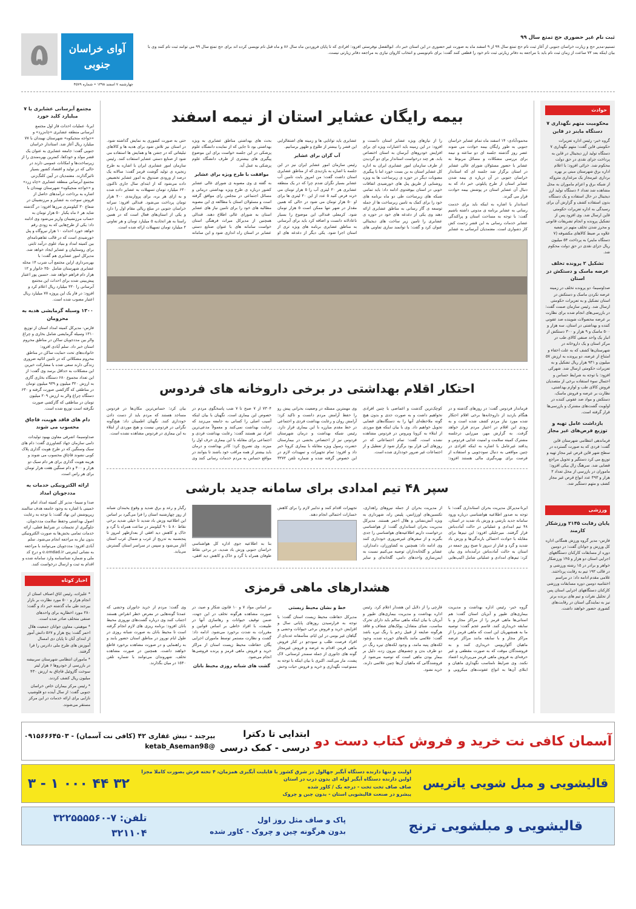ثبت نام غیر حضوری حج تمتع سال ۹۹
تسنیم-مدیر حج و زیارت خراسان جنوبی از آغاز ثبت نام حج تمتع سال ۹۹ از ۹ اسفند ماه به صورت غیر حضوری در این استان خبر داد. ابوالفضل نوفرستی افزود: افرادی که تا پایان فروردین ماه سال ۸۶ و ماه قبل نام نویسی کرده اند برای حج تمتع سال ۹۹ می توانند ثبت نام کنند وی با بیان اینکه بعد ۷۲ ساعت از زمان ثبت نام باید با مراجعه به دفاتر زیارتی ثبت نام خود را قطعی کنند گفت: برای نام‌نویسی و انتخاب کاروان نیازی به مراجعه دفاتر زیارتی نیست.
آوای خراسان جنوبی
چهارشنبه ۷ اسفند ۱۳۹۸ • شماره ۴۵۷۹
۵
حوادث
محکومیت متهم نگهداری ۷ دستگاه ماینر در قاین
گروه خبر- رئیس اداره تعزیرات حکومتی قاین گفت: متهم نگهداری ۷ دستگاه تولید ارز دیجیتال در قاین به پرداخت جزای نقدی در حق دولت محکوم شد. خزائی افزود: با اعلام اداره برق شهرستان مبنی بر بهره برداری غیرمجاز یک مرغداری متروکه از شبکه برق و اعزام ماموران به محل مشاهده شد تعداد ۶ دستگاه تولید ارز دیجیتال در حال استفاده و یک دستگاه بدون استفاده کشف و گزارش آن برای رسیدگی به اداره تعزیرات حکومتی قاین ارسال شد. وی افزود پس از تشکیل پرونده و انجام تشریفات قانونی و محرز شدن تخلف متهم در شعبه علاوه بر ضبط کالاهای مکشوفه (۷ دستگاه ماینر) به پرداخت ۵۴ میلیون ریال جزای نقدی در حق دولت محکوم شد.
تشکیل ۲ پرونده تخلف عرضه ماسک و دستکش در استان
صداوسیما- دو پرونده تخلف در زمینه عرضه نکردن ماسک و دستکش در استان تشکیل و به تعزیرات حکومتی ارسال شد. رئیس سازمان صمت گفت: در بازرسی‌های انجام شده برای نظارت بر عرضه محصولات شوینده ضد عفونی کننده و بهداشتی در استان، سه هزار و ۵۰۰ ماسک و ۹ هزار و ۳۰۰ دستکش از انبار یک واحد صنفی کالای طب در مرکز استان و یک داروخانه در شهرستان‌ها کشف که به علت اخفاء و امتناع از عرضه، دو پرونده به ارزش ۵۷ میلیون و ۹۳۱ هزار ریال تشکیل و به تعزیرات حکومتی ارسال شد. شهرکی افزود: با توجه به شرایط حساس و احتمال سوء استفاده برخی از متصدیان فروش کالای طب و لوازم بهداشتی، نظارت بر عرضه و فروش ماسک، دستکش و مواد ضد عفونی کننده در اولویت گشت‌های مشترک و بازرسی‌ها قرار گرفته است.
بازداشت عامل تهیه و توزیع قرص‌های غیر مجاز
فرماندهی انتظامی شهرستان قاین گفت: فردی که به صورت گسترده در سطح شهر قاین قرص غیر مجاز تهیه و توزیع می کرد دستگیر و تحویل مراجع قضایی شد. سرهنگ زال بیکی افزود: ماموران در بازرسی از محل تعداد ۲ هزار و ۳۹۳ عدد انواع قرص غیر مجاز کشف و متهم دستگیر شد.
ورزشی
پایان رقابت ۲۱۴۵ ورزشکار کارمند
فارس- مدیر گروه ورزش همگانی اداره کل ورزش و جوانان گفت: در دومین دوره از مسابقات کارکنان دستگاههای اجرایی استان دو هزار و ۱۴۵ ورزشکار خواهر و برادر در ۱۵ رشته ورزشی و در قالب ۱۹۲ تیم به رقابت پرداختند. غلامی مقدم ادامه داد: در مراسم اختتامیه دومین دوره مسابقات ورزشی کارکنان دستگاههای اجرایی استان پس از تجلیل نفرات و تیم های برنده برتر نیز به نمایندگی استان در رقابت‌های کشوری حضور خواهند داشت.
بیمه رایگان عشایر استان از نیمه اسفند
محمودآبادی- ۱۴ اسفند ماه تمام عشایر خراسان جنوبی به طور رایگان بیمه حوادث می شوند عصر روز گذشته جلسه ای دو ساعته و نیمه برای بررسی مشکلات و مسائل مربوط به عشایر با حضور مسئولان شورای عالی عشایر در استان برگزار شد جلسه ای که استاندار خراسان جنوبی در آن درباره ی بیمه شدن عشایر استان از طرح پایلوتی خبر داد که به دنبال آن عشایر استان در پوشش بیمه حوادث قرار می گیرند.
استاندار با اشاره به اینکه باید برای خدمت رسانی به عشایر برنامه ی مدونی داشته باشیم گفت: با توجه به مساحت استان و پراکندگی عشایر خدمات رسانی به این قشر زحمت کش کار دشواری است. معتمدیان آبرسانی به عشایر را از نیازهای ویژه عشایر استان دانست و افزود: در این زمینه باید اعتبارات ویژه ای برای افزایش خودروهای آبرسان به استان اختصاص یابد. هر چند درخواست استاندار برای دو گردیدن از طرف سازمان امور عشایری ایران به اداره کل عشایر استان به بن بست خورد اما با پیگیری مصوبات دیگر در حوزه ی زیرساخت ها به ویژه روشنایی از طریق پنل های خورشیدی اتفاقات خوبی در استان بیوفتدوی ادامه داد: باید تمامی شبکه های زیرساخت طی دو ماه برنامه های خود را برای کمک به تامین زیرساخت ها از جمله توسعه ی گاز رسانی به مناطق عشایری ارائه دهند وی یکی از دغدغه های خود در حوزه ی عشایری را تامین زیر ساخت های دیجیتالی عنوان کرد و گفت: با توانمند سازی تعاونی های عشایری باید توانایی ها و زمینه های اشتغالزایی این قشر را بیشتر از طلوع و ظهور برسانیم.
آب گران برای عشایر
رئیس سازمان امور عشایر ایران نیز در این جلسه با اشاره به بازدیدی که از مناطق عشایری استان داشت گفت: من امروز بابت تامین آب عشایر بسیار نگران شدم چرا که در یک منطقه عشایری هر ۲۰ لیتری آب را ۵ هزار تومان می خرند فرض کنید ۵ عدد از این ۲۰ لیتری ها برای او ۵۰ هزار تومان می شود در حالی که همین مقدار در شهر تنها ممکن است ۵ هزار تومان شود. کرمعلی قندالی این موضوع را بسیار ناعادلانه دانست و اضافه کرد باید برای آبرسانی به مناطق عشایری برنامه های ویژه تری از استان اجرا شود. یکی دیگر از دغدغه های او بحث های بهداشتی مناطق عشایری به ویژه بهداشتی بود تا جایی که از نماینده دانشگاه علوم پزشکی در این جلسه خواست برای این موضوع پیگیری های بیشتری از طرف دانشگاه علوم پزشکی به عمل آید.
موافقت با طرح ویژه برای عشایر
به گفته ی وی مصوبه ی شورای عالی عشایر کشور درباره ی طرح ویژه بهداشتی درمانی و مسائل اجتماعی در مجلس رای موافق گرفته است و مسئولان استان با مطالعه ی این مصوبه مطالبه های خود را برای تامین نیاز های عشایر استان به شورای عالی اطلاع دهند. قندالی همچنین از مدیرکل میراث فرهنگی استان خواست سامانه های با عنوان صنایع دستی عشایر در استان راه اندازی شود و این سامانه حتی به صورت کشوری به نمایش گذاشته شود. در استان نیز تلاش شود برای هدیه ها و کالاهای تبلیغاتی که در جشن ها و همایش ها استفاده می شود از صنایع دستی عشایر استفاده کنند. رئیس سازمان امور عشایری ایران با اشاره به طرح زنجیره ی تولید گوشت قرمز گفت: سالانه یک درصد از ورودی صندوق به امور عشایر تخصیص داده می‌شود که از ابتدای سال جاری تاکنون ۶۲۰ میلیارد تومان تسهیلات به عشایر داده شده و به ازای هر بره، برای پرواربندی ۴۰۰ هزار تومان پرداخت می‌شود. قندالی افزود: سرانه خراسان جنوبی در مبلغ ریالی مقام اول را دارد و یکی از استان‌های فعال است که در همین راستا به هر اتحادیه ۵ میلیارد تومان و هر تعاونی ۲ میلیارد تومان تسهیلات ارائه شده است.
احتکار اقلام بهداشتی در برخی داروخانه های فردوس
فرماندار فردوس گفت: در روزهای گذشته و در هنگام بازدید از داروخانه‌ها برخی اقلام احتکار شده مورد نیاز مردم کشف شده است و به زودی این اقلام در اختیار مردم قرار خواهد گرفت. به گزارش مهر، میرزایی درجلسه مشترک کمیته سلامت و امنیت غذایی فردوس و پدافند غیرعامل با اشاره به اینکه افرادی در چنین مواقعی به دنبال سودجویی و استفاده از فرصت برای بهره‌گیری مالی هستند افزود: کوچک‌ترین گذشت و اغماضی با چنین افرادی نخواهیم داشت و به صورت جدی و بدون هیچ گونه ملاحظه‌ای آنها را به دستگاه‌های قضایی تحویل خواهیم داد. وی با بیان اینکه هیچ موردی از ابتلاء به کرونا ویروس در فردوس مشاهده نشده است، گفت: تمام اجتماعاتی که در روزهای آتی قرار بود برگزار شود از تعطیل و از اجتماعات غیر ضرور خودداری شده است.
وی مهمترین مسئله در وضعیت بحرانی پیش رو را حفظ آرامش مردم دانست و تاکید کرد: آرامش روان و رعایت بهداشت فردی و اجتماعی در خط مقدم مبارزه با این بیماری قرار دارد. رئیس شبکه بهداشت و درمان شهرستان فردوس نیز از اختصاص بخشی در بیمارستان حضرت رسول ویژه مقابله با بیماری کرونا خبر داد و افزود: تمام تجهیزات و تمهیدات لازم در این خصوص گرفته شده و شماره تلفن ۳۲۷۲ ۷۳۰۴ از ۷ صبح تا ۷ شب پاسخگوی مردم در خصوص این بیماری است. نگهبان با بیان اینکه آسیب اصلی را کسانی به جامعه می‌زنند که رعایت بهداشت نمی‌کنند و معمولاً مدعی‌ترین افراد نیز هستند گفت: رعایت بهداشت فردی و اجتماعی برای مقابله با این بیماری حرف اول را میزند. وی تصریح کرد: کادر بهداشت و درمان باید بیشتر از همه مراقب خود باشند تا بتوانند در مواقع حساس به مردم خدمات رسانی کنند وی بیان کرد: حساس‌ترین مکان‌ها در فردوس مساجد هستند که مردم باید از دست دادن خودداری کنند. نگهبان اطمینان داد: هیچ‌گونه نگرانی در فردوس نیست و هیچ موردی از ابتلاء به این بیماری در فردوس مشاهده نشده است.
سپر ۴۸ تیم امدادی برای سامانه جدید بارشی
ایرنا-مدیرکل مدیریت بحران استانداری گفت: با توجه به صدور اطلاعیه هواشناسی درباره ورود سامانه جدید بارشی و وزش باد شدید در استان، ۴۸ تیم امدادی و عملیاتی در حالت آماده‌باش قرار گرفتند. میرجلیلی افزود: این تیم‌ها برای مقابله با حوادث احتمالی بارندگی‌ها و وزش باد شدید و گرد و غبار از دیروز تا صبح روز جمعه در استان به حالت آماده‌باش درآمده‌اند وی بیان کرد: تیم‌های امدادی و عملیاتی شامل اکیپ‌هایی از مدیریت بحران از جمله نیروهای راهداری، تکنسین‌های اورژانس، پلیس راه، شهرداری به ویژه آتش‌نشانی و هلال احمر هستند. مدیرکل مدیریت بحران استانداری گفت: از هواشناسی درخواست داریم اطلاعیه‌های هواشناسی را جدی بگیرند و از سفرهای غیرضروری خودداری کنند وی ادامه داد: همچنین به کشاورزان، دامداران، عشایر و گلخانه‌داران توصیه می‌کنیم نسبت به ایمن‌سازی واحدهای دامی، گلخانه‌ای و سایر تجهیزات اقدام کنند و تدابیر لازم را برای کاهش خسارات احتمالی انجام دهند.
بنا به اطلاعیه جوی اداره کل هواشناسی خراسان جنوبی وزش باد شدید، در برخی نقاط طوفان همراه با گرد و خاک و کاهش دید افقی، رگبار و رعد و برق شدید و وقوع یخبندان شبانه از روز چهارشنبه استان را فرا می‌گیرد بر اساس این اطلاعیه وزش باد شدید تا خیلی شدید برخی نقاط ۸۰ تا ۹۰ کیلومتر در ساعت همراه با گرد و خاک و کاهش دید افقی از بعدازظهر امروز تا پنجشنبه به تدریج از غرب و شمال غرب استان آغاز می‌شود و سپس در سراسر استان گسترش می‌یابد.
هشدارهای ماهی قرمزی
گروه خبر- رئیس اداره بهداشت و مدیریت بیماری‌های طیور و آبزیان استان گفت: هم استانی‌ها ماهی قرمز را از مراکز مجاز و با سابقه خریداری کنند. قاسم عجم گفت: توصیه ما به همشهریان این است که ماهی قرمز را از مراکز مجاز و با سابقه مانند مراکز عرضه ماهیان آکواریومی خریداری کنند و به فروشندگان موقت که به صورت مقطعی و غیر حرفه‌ای به فروش ماهی قرمز می‌پردازند اعتماد نکنند. وی شرایط نامناسب نگهداری ماهیان و ابتلای آن‌ها به انواع عفونت‌های میکروبی و قارچی را از دلایل این هشدار اعلام کرد. رئیس اداره بهداشت و مدیریت بیماری‌های طیور و آبزیان با بیان اینکه ماهی سالم باید دارای تحرک مناسب، شنای متعادل، پولک‌های شفاف و فاقد هرگونه ضایعه از قبیل زخم یا رنگ تیره باشد گفت: علائمی مانند باله‌های خورده شده، وجود لکه‌های پنبه مانند، و وجود لکه‌های تیره رنگ در دو طرف بدن و چشم‌های بیرون زده، دلیل بر بیمار بودن ماهی است که توصیه می‌شود از فروشندگانی که ماهیان آن‌ها چنین علائمی دارند، خرید نشود.
خط و نشان محیط زیستی
مدیرکل حفاظت محیط زیست استان گفت: با توجه به فرارسیدن روزهای پایانی سال و افزایش خرید و فروش برخی حیوانات وحشی و گیاهان غیر بومی در این ایام، متأسفانه عده‌ای از افراد فرصت طلب و سودجو در کنار فروش ماهی قرمز، اقدام به عرضه و فروش غیرمجاز گونه های جانوری از جمله سمندر لرستانی، لاک پشت، مار می‌کنند. اکبری با بیان اینکه با توجه به ممنوعیت نگهداری و خرید و فروش حیات وحش بر اساس مواد ۷ و ۱۰ قانون شکار و صید، در صورت مشاهده هرگونه تخلف در این جهت، ضمن توقیف حیوانات و رهاسازی آنها در طبیعت، با افراد خاطی بر اساس قوانین و مقررات به شدت برخورد می‌شود. ادامه داد: گشت و نظارت مستمر توسط ماموران اجرایی یگان حفاظت محیط زیست استان از مراکز خرید و فروش ماهی قرمز و پرنده فروشی‌ها انجام می‌شود.
گشت های شبانه روزی محیط بانان
وی گفت: مردم از خرید جانوران وحشی که عمدتا گونه‌هایی در معرض خطر انقراض هستند اجتناب کنند وی درباره گشت‌های نوروزی محیط بانان افزود: برنامه ریزی های لازم انجام گرفته است تا محیط بانان به صورت شبانه روزی در طول ایام نوروز در مناطق استان حضور یابند و به راهنمایی و در صورت مشاهده برخورد قاطع خواهند داشت. همچنین در صورت مشاهده تخلف، شهروندان می‌توانند با شماره تلفن ۱۵۴۰ در میان بگذارند.
مجتمع آبرسانی عشایری با ۷ میلیارد کلید خورد
ایرنا- عملیات احداث فاز اول مجتمع آبرسانی منطقه عشایری «چاه‌زرد» و «خواجه منجیکوه» شهرستان نهبندان با ۷۷ میلیارد ریال آغاز شد. استاندار خراسان جنوبی گفت: جامعه عشایری به عنوان یک قشر مولد و خودکفا، کمترین بهره‌مندی را از زیرساخت‌ها و امکانات عمومی دارند در حالی که در تولید و اقتصاد کشور بسیار تاثیرگذارند. معتمدیان در آیین کلنگ‌زنی مجتمع آبرسانی منطقه عشایری «چاه زرد» و «خواجه منجیکوه» شهرستان نهبندان با اشاره به برداخت درآمدهای حاصل از فروش سوخت به عشایر و مرزنشینان در شعاع ۳۰ کیلومتری مرزها افزود: در گذشته شاید هر ۶ ماه یکبار ۵۰ هزار تومان به حساب مرزنشینان واریز می‌شود وی ادامه داد: یکی از طرح‌هایی که به زودی رقم خواهد خورد احداث ۱۰ هزار نیروگاه و پنل خورشیدی است که در قالب تفاهم‌نامه‌ای بین کمیته امداد و بنیاد علوی درآمد ثابتی برای روستاییان و عشایر ایجاد خواهد شد. مدیرکل امور عشایری هم گفت: با بهره‌برداری ازاین مجتمع آب شرب ۱۴ محله عشایری شهرستان شامل ۲۵۰ خانوار و ۱۲ هزار دام فراهم خواهد شد. حسین پور اعتبار پیش‌بینی شده برای احداث این مجتمع آبرسانی را ۲۲۰ میلیارد ریال اعلام کرد و افزود: در فاز یک این پروژه ۷۷ میلیارد ریال اعتبار مصوب شده است.
۱۳۰۰ وسیله گرمایشی هدیه به محرومان
فارس- مدیرکل کمیته امداد استان از توزیع ۱۳۱۰ وسیله گرمایشی شامل بخاری و چراغ والر بین مددجویان ساکن در مناطق محروم استان خبر داد. سلم آبادی افزود: خانواده‌های تحت حمایت ساکن در مناطق محروم مشکلاتی که در تامین اثاثیه ضروری زندگی دارند سعی شده با مشارکت خیرین این مشکلات به حداقل برسد وی گفت: از این تعداد مجموع ۶۸۰ دستگاه بخاری گازی به ارزش ۳۲۰ میلیون و ۹۳۹ میلیون تومان در مناطقی که گازکشی صورت گرفته و ۶۳۰ دستگاه چراغ والر به ارزش ۲۰۹ میلیون تومان در مناطقی که گازکشی صورت نگرفته است توزیع شده است.
دام های فاقد هویت، قاچاق محسوب می شوند
صداوسیما- اشرفی معاون بهبود تولیدات دامی سازمان جهاد کشاورزی گفت: دام های سبک وسنگین که در طرح هویت گذاری پلاک کوبی نشوند قاچاق محسوب می شوند و هزینه هویت گذاری برای هر دام سبک دو هزار و ۴۰۰ و دام سنگین هفت هزار تومان برای هر راس است.
ارائه الکترونیکی خدمات به مددجویان امداد
صدا و سیما- مدیر کل کمیته امداد امام خمینی با اشاره به وجود جامعه هدف سالمند زیرپوشش این نهاد گفت: با توجه به رعایت اصول بهداشتی وحفظ سلامت مددجویان، جلوگیری از تجمعات در شرایط فعلی، ارائه خدمات تمامی بخش‌ها به صورت الکترونیکی بدون نیاز به مراجعه انجام می‌شود. سلم آبادی افزود: مددجویان می‌توانند با مراجعه به نشانی اینترنتی e.emdad.ir و درج کد ملی و شماره شناسنامه وارد سامانه شده و اقدام به ثبت و ارسال درخواست کنند.
اخبار کوتاه
* علیزاده، رئیس اتاق اصناف استان از انجام هزار و ۵۰۰ مورد نظارت بر بازار بیرجند طی ماه گذشته خبر داد و گفت: ۲۸۰ مورد اخطاریه برای واحدهای صنفی متخلف صادر شده است.
* موهبتی، معاون جوانان جمعیت هلال احمر گفت: پنج هزار و ۵۶۷ دانش آموز از ابتدای آبان تا پایان دی امسال آموزش های طرح ملی دادرس را فرا گرفتند.
* ماموران انتظامی شهرستان سربیشه در بازرسی از خودروها ۶ هزار لیتر سوخت گازوئیل قاچاق به ارزش ۴۳۰ میلیون ریال کشف کردند.
* رئیس مرکز بیماران خاص خراسان جنوبی گفت: از سال آینده دو فلوشیپ نازایی برای ارائه خدمات در این مرکز مستقر می‌شوند.
آسمان کافی نت خرید و فروش کتاب دست دو ابتدایی تا دکترا
درسی - کمک درسی بیرجند - نبش غفاری ۴۲ (کافی نت آسمان) - ۰۹۱۵۶۶۶۴۵۰۳
@ketab_Aseman98
قالیشویی و مبل شویی یاتریس اولیت و تنها دارنده دستگاه آبگیر جهالول در شرق کشور با قابلیت آبگیری همزمان، ۴ تخته فرش بصورت کاملا مجزا
اولین دارنده دستگاه آبگیر لوله ای بدون درب در استان
صاف صاف تخت تخت - درجه یک / کاور شده
پیشرو در صنعت قالیشویی استان - بدون چین و چروک ۳۲ ۴۴ ۰۰۰ ۱ - ۳
قالیشویی و مبلشویی ترنج پاک و صاف مثل روز اول
بدون هرگونه چین و چروک - کاور شده تلفن: ۷-۳۲۲۵۵۵۵۶۰
۳۲۱۱۰۴